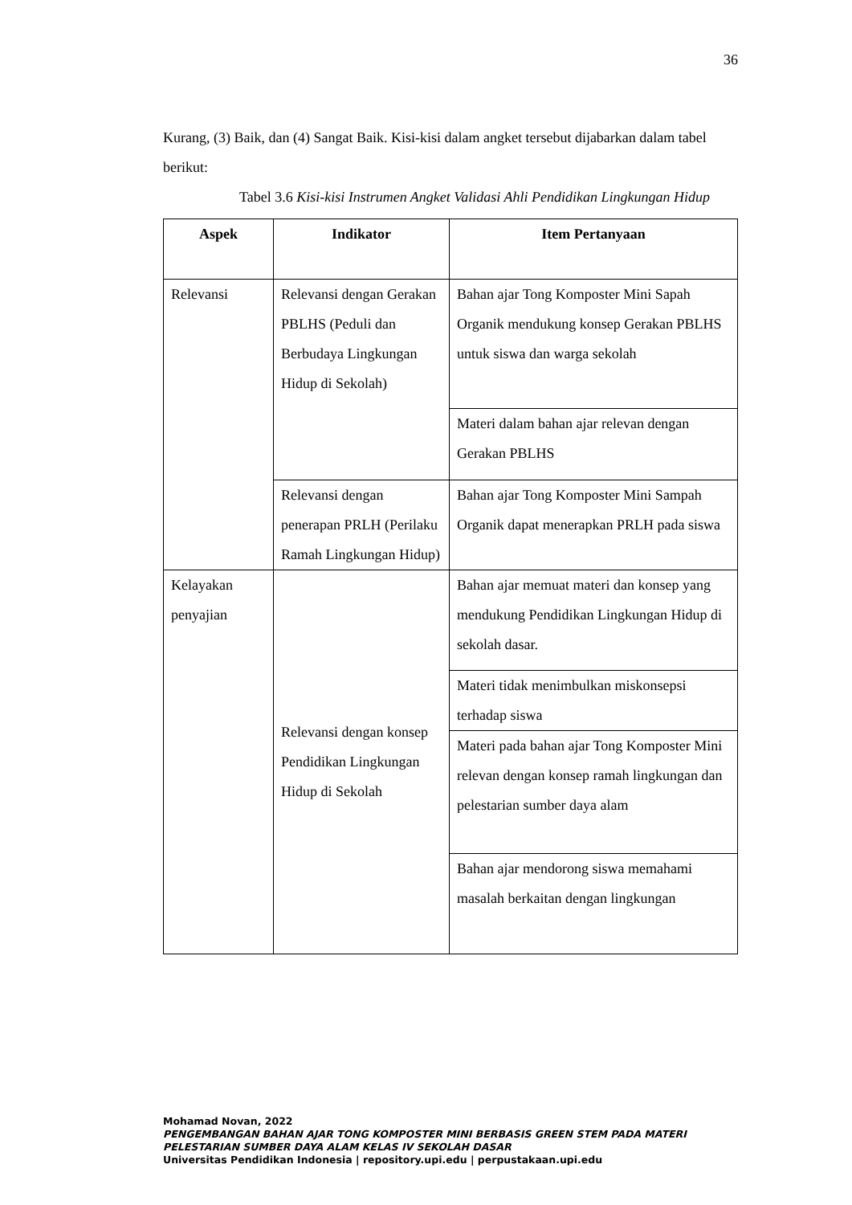36
Kurang, (3) Baik, dan (4) Sangat Baik. Kisi-kisi dalam angket tersebut dijabarkan dalam tabel berikut:
Tabel 3.6 Kisi-kisi Instrumen Angket Validasi Ahli Pendidikan Lingkungan Hidup
| Aspek | Indikator | Item Pertanyaan |
| --- | --- | --- |
| Relevansi | Relevansi dengan Gerakan PBLHS (Peduli dan Berbudaya Lingkungan Hidup di Sekolah) | Bahan ajar Tong Komposter Mini Sapah Organik mendukung konsep Gerakan PBLHS untuk siswa dan warga sekolah |
| | | Materi dalam bahan ajar relevan dengan Gerakan PBLHS |
| | Relevansi dengan penerapan PRLH (Perilaku Ramah Lingkungan Hidup) | Bahan ajar Tong Komposter Mini Sampah Organik dapat menerapkan PRLH pada siswa |
| Kelayakan penyajian | Relevansi dengan konsep Pendidikan Lingkungan Hidup di Sekolah | Bahan ajar memuat materi dan konsep yang mendukung Pendidikan Lingkungan Hidup di sekolah dasar. |
| | | Materi tidak menimbulkan miskonsepsi terhadap siswa |
| | | Materi pada bahan ajar Tong Komposter Mini relevan dengan konsep ramah lingkungan dan pelestarian sumber daya alam |
| | | Bahan ajar mendorong siswa memahami masalah berkaitan dengan lingkungan |
Mohamad Novan, 2022
PENGEMBANGAN BAHAN AJAR TONG KOMPOSTER MINI BERBASIS GREEN STEM PADA MATERI PELESTARIAN SUMBER DAYA ALAM KELAS IV SEKOLAH DASAR
Universitas Pendidikan Indonesia | repository.upi.edu | perpustakaan.upi.edu